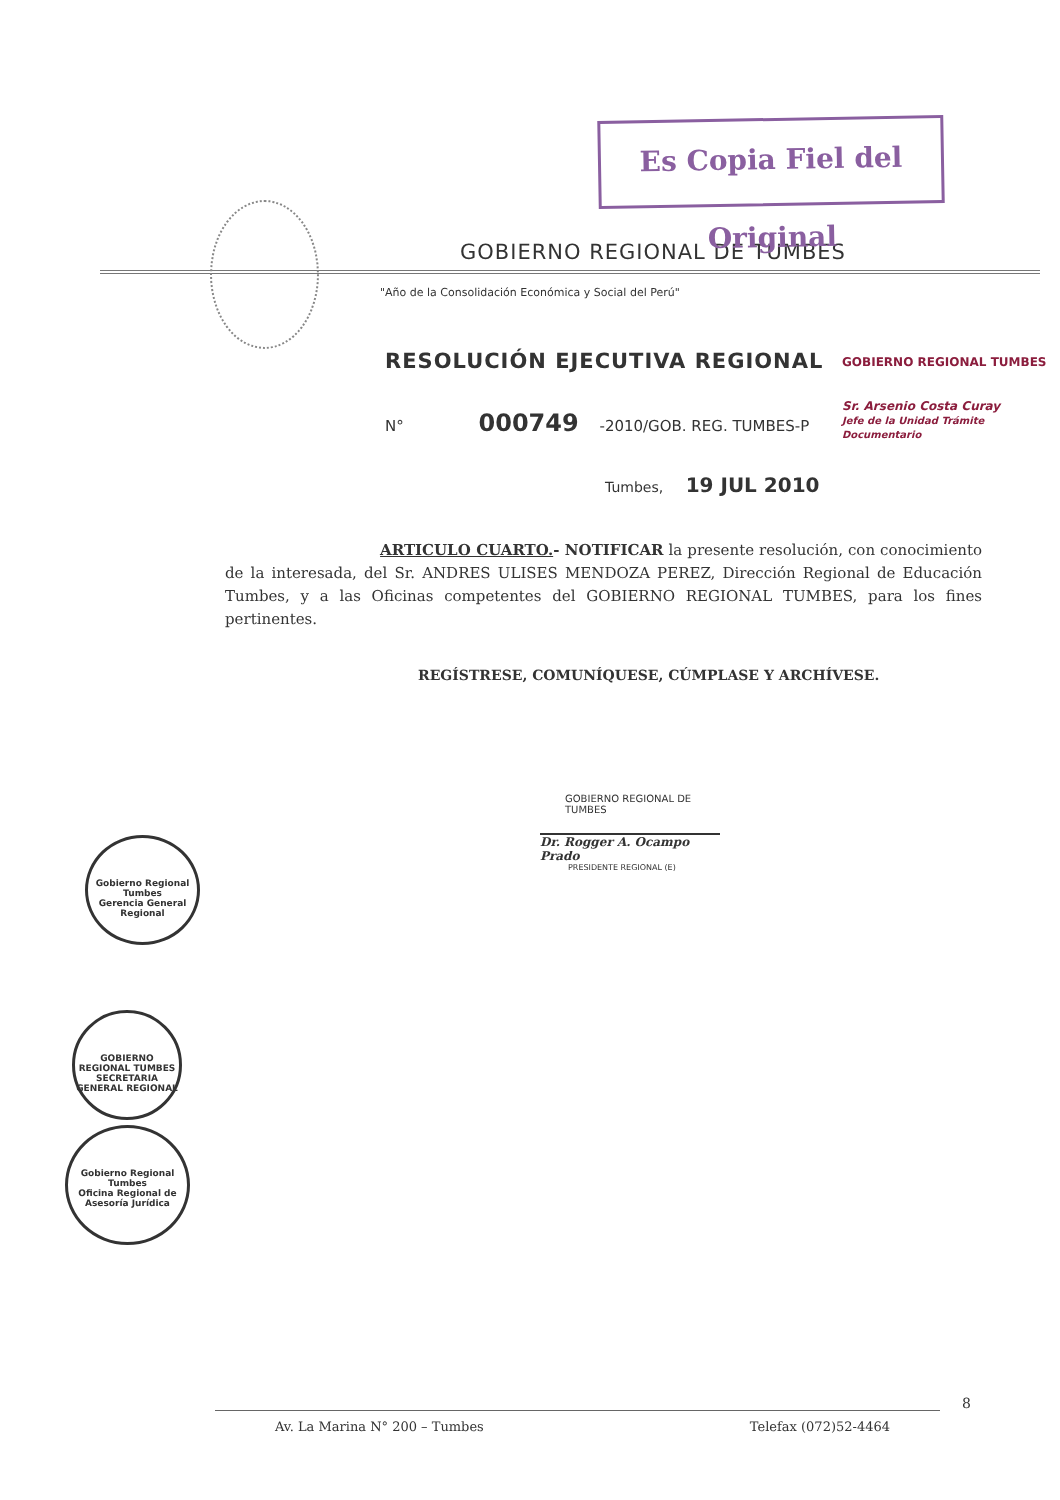Es Copia Fiel del Original
GOBIERNO REGIONAL DE TUMBES
"Año de la Consolidación Económica y Social del Perú"
RESOLUCIÓN EJECUTIVA REGIONAL
N° 000749 -2010/GOB. REG. TUMBES-P
Tumbes, 19 JUL 2010
ARTICULO CUARTO.- NOTIFICAR la presente resolución, con conocimiento de la interesada, del Sr. ANDRES ULISES MENDOZA PEREZ, Dirección Regional de Educación Tumbes, y a las Oficinas competentes del GOBIERNO REGIONAL TUMBES, para los fines pertinentes.
REGÍSTRESE, COMUNÍQUESE, CÚMPLASE Y ARCHÍVESE.
GOBIERNO REGIONAL DE TUMBES
Dr. Rogger A. Ocampo Prado
PRESIDENTE REGIONAL (E)
GOBIERNO REGIONAL TUMBES
Sr. Arsenio Costa Curay
Jefe de la Unidad Trámite Documentario
Gobierno Regional Tumbes
Gerencia General Regional
GOBIERNO REGIONAL TUMBES
SECRETARIA GENERAL REGIONAL
Gobierno Regional Tumbes
Oficina Regional de Asesoría Jurídica
8
Av. La Marina N° 200 – Tumbes Telefax (072)52-4464